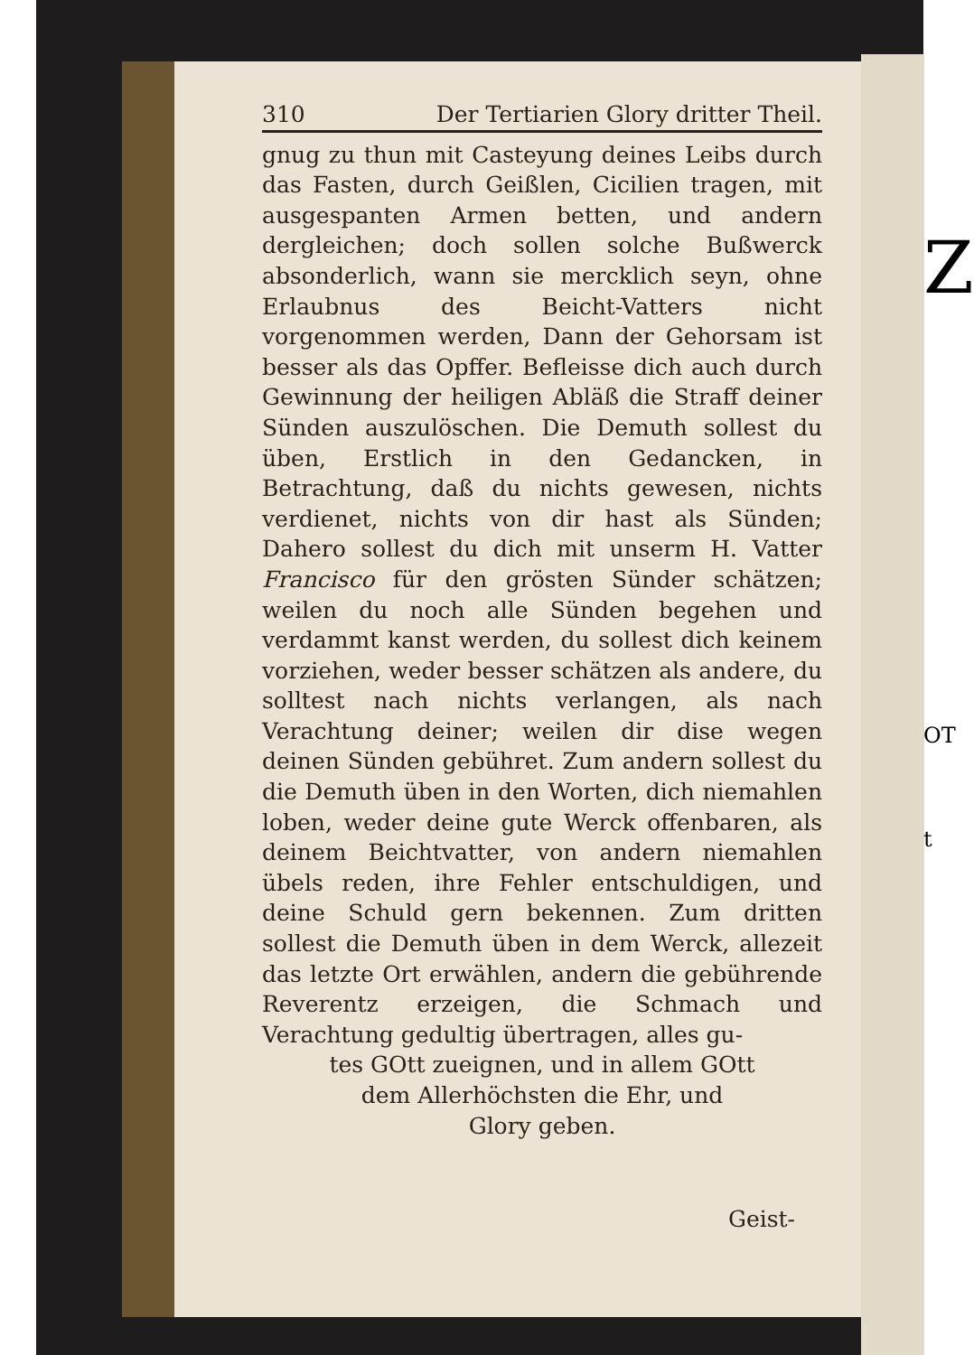310 Der Tertiarien Glory dritter Theil.
gnug zu thun mit Casteyung deines Leibs durch das Fasten, durch Geißlen, Cicilien tragen, mit ausgespanten Armen betten, und andern dergleichen; doch sollen solche Bußwerck absonderlich, wann sie mercklich seyn, ohne Erlaubnus des Beicht-Vatters nicht vorgenommen werden, Dann der Gehorsam ist besser als das Opffer. Befleisse dich auch durch Gewinnung der heiligen Abläß die Straff deiner Sünden auszulöschen. Die Demuth sollest du üben, Erstlich in den Gedancken, in Betrachtung, daß du nichts gewesen, nichts verdienet, nichts von dir hast als Sünden; Dahero sollest du dich mit unserm H. Vatter Francisco für den grösten Sünder schätzen; weilen du noch alle Sünden begehen und verdammt kanst werden, du sollest dich keinem vorziehen, weder besser schätzen als andere, du solltest nach nichts verlangen, als nach Verachtung deiner; weilen dir dise wegen deinen Sünden gebühret. Zum andern sollest du die Demuth üben in den Worten, dich niemahlen loben, weder deine gute Werck offenbaren, als deinem Beichtvatter, von andern niemahlen übels reden, ihre Fehler entschuldigen, und deine Schuld gern bekennen. Zum dritten sollest die Demuth üben in dem Werck, allezeit das letzte Ort erwählen, andern die gebührende Reverentz erzeigen, die Schmach und Verachtung gedultig übertragen, alles gu-
tes GOtt zueignen, und in allem GOtt
dem Allerhöchsten die Ehr, und
Glory geben.
Geist-
Z
OT
t